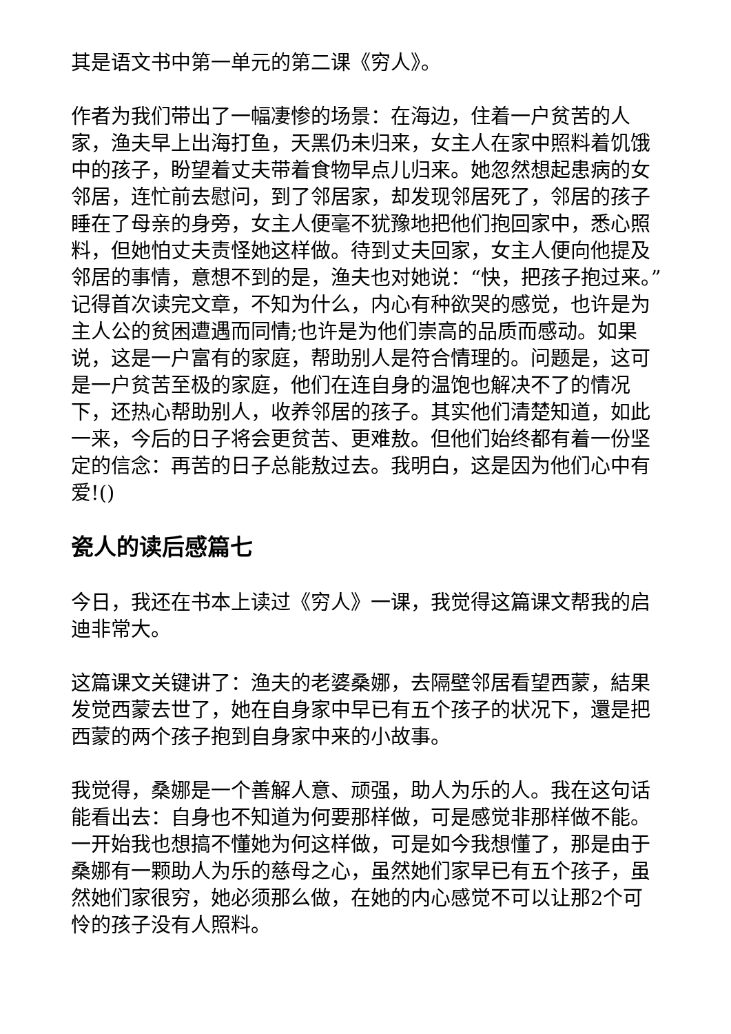其是语文书中第一单元的第二课《穷人》。
作者为我们带出了一幅凄惨的场景：在海边，住着一户贫苦的人家，渔夫早上出海打鱼，天黑仍未归来，女主人在家中照料着饥饿中的孩子，盼望着丈夫带着食物早点儿归来。她忽然想起患病的女邻居，连忙前去慰问，到了邻居家，却发现邻居死了，邻居的孩子睡在了母亲的身旁，女主人便毫不犹豫地把他们抱回家中，悉心照料，但她怕丈夫责怪她这样做。待到丈夫回家，女主人便向他提及邻居的事情，意想不到的是，渔夫也对她说：“快，把孩子抱过来。”记得首次读完文章，不知为什么，内心有种欲哭的感觉，也许是为主人公的贫困遭遇而同情;也许是为他们崇高的品质而感动。如果说，这是一户富有的家庭，帮助别人是符合情理的。问题是，这可是一户贫苦至极的家庭，他们在连自身的温饱也解决不了的情况下，还热心帮助别人，收养邻居的孩子。其实他们清楚知道，如此一来，今后的日子将会更贫苦、更难敖。但他们始终都有着一份坚定的信念：再苦的日子总能敖过去。我明白，这是因为他们心中有爱!()
瓷人的读后感篇七
今日，我还在书本上读过《穷人》一课，我觉得这篇课文帮我的启迪非常大。
这篇课文关键讲了：渔夫的老婆桑娜，去隔壁邻居看望西蒙，結果发觉西蒙去世了，她在自身家中早已有五个孩子的状况下，還是把西蒙的两个孩子抱到自身家中来的小故事。
我觉得，桑娜是一个善解人意、顽强，助人为乐的人。我在这句话能看出去：自身也不知道为何要那样做，可是感觉非那样做不能。一开始我也想搞不懂她为何这样做，可是如今我想懂了，那是由于桑娜有一颗助人为乐的慈母之心，虽然她们家早已有五个孩子，虽然她们家很穷，她必须那么做，在她的内心感觉不可以让那2个可怜的孩子没有人照料。